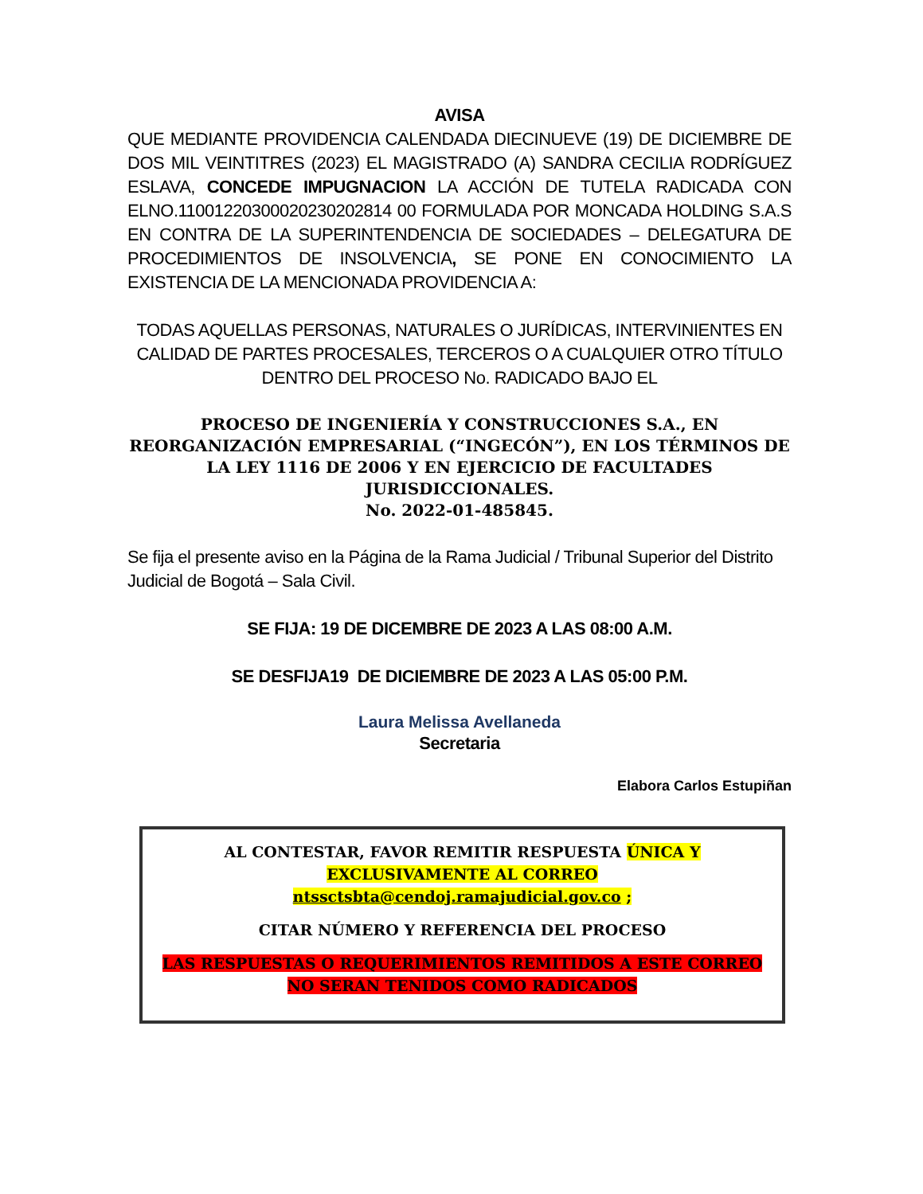AVISA
QUE MEDIANTE PROVIDENCIA CALENDADA DIECINUEVE (19) DE DICIEMBRE DE DOS MIL VEINTITRES (2023) EL MAGISTRADO (A) SANDRA CECILIA RODRÍGUEZ ESLAVA, CONCEDE IMPUGNACION LA ACCIÓN DE TUTELA RADICADA CON ELNO.11001220300020230202814 00 FORMULADA POR MONCADA HOLDING S.A.S EN CONTRA DE LA SUPERINTENDENCIA DE SOCIEDADES – DELEGATURA DE PROCEDIMIENTOS DE INSOLVENCIA, SE PONE EN CONOCIMIENTO LA EXISTENCIA DE LA MENCIONADA PROVIDENCIA A:
TODAS AQUELLAS PERSONAS, NATURALES O JURÍDICAS, INTERVINIENTES EN CALIDAD DE PARTES PROCESALES, TERCEROS O A CUALQUIER OTRO TÍTULO DENTRO DEL PROCESO No. RADICADO BAJO EL
PROCESO DE INGENIERÍA Y CONSTRUCCIONES S.A., EN REORGANIZACIÓN EMPRESARIAL (“INGECÓN”), EN LOS TÉRMINOS DE LA LEY 1116 DE 2006 Y EN EJERCICIO DE FACULTADES JURISDICCIONALES.
No. 2022-01-485845.
Se fija el presente aviso en la Página de la Rama Judicial / Tribunal Superior del Distrito Judicial de Bogotá – Sala Civil.
SE FIJA: 19 DE DICEMBRE DE 2023 A LAS 08:00 A.M.
SE DESFIJA19 DE DICIEMBRE DE 2023 A LAS 05:00 P.M.
Laura Melissa Avellaneda
Secretaria
Elabora Carlos Estupiñan
AL CONTESTAR, FAVOR REMITIR RESPUESTA ÚNICA Y EXCLUSIVAMENTE AL CORREO
ntssctsbta@cendoj.ramajudicial.gov.co ;
CITAR NÚMERO Y REFERENCIA DEL PROCESO
LAS RESPUESTAS O REQUERIMIENTOS REMITIDOS A ESTE CORREO NO SERAN TENIDOS COMO RADICADOS